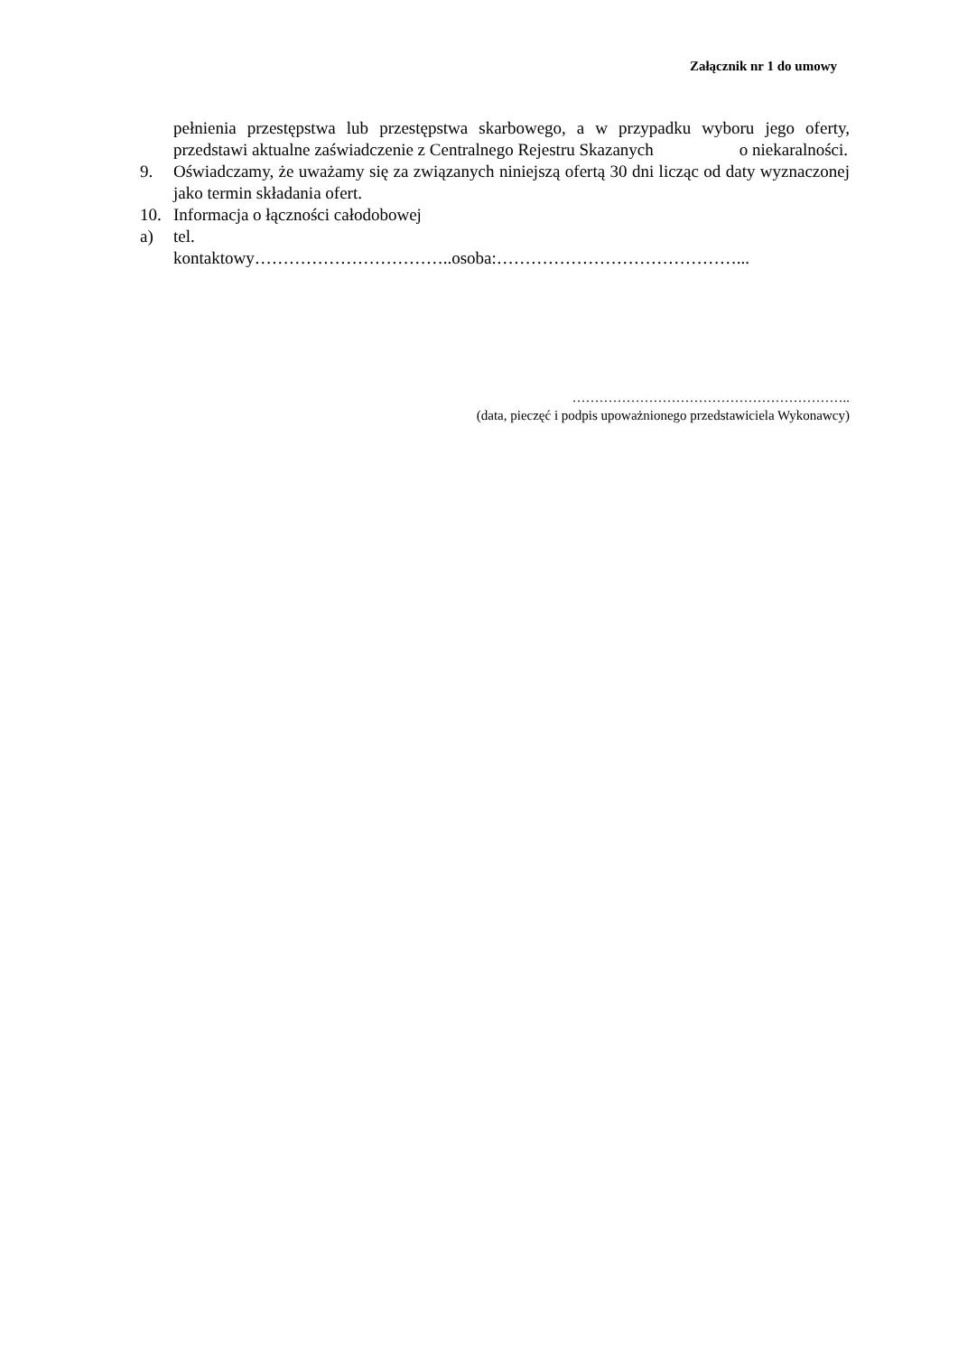Załącznik nr 1 do umowy
pełnienia przestępstwa lub przestępstwa skarbowego, a w przypadku wyboru jego oferty, przedstawi aktualne zaświadczenie z Centralnego Rejestru Skazanych o niekaralności.
9. Oświadczamy, że uważamy się za związanych niniejszą ofertą 30 dni licząc od daty wyznaczonej jako termin składania ofert.
10. Informacja o łączności całodobowej
a) tel.
kontaktowy……………………………..osoba:……………………………………...
……………………………………………………..
(data, pieczęć i podpis upoważnionego przedstawiciela Wykonawcy)